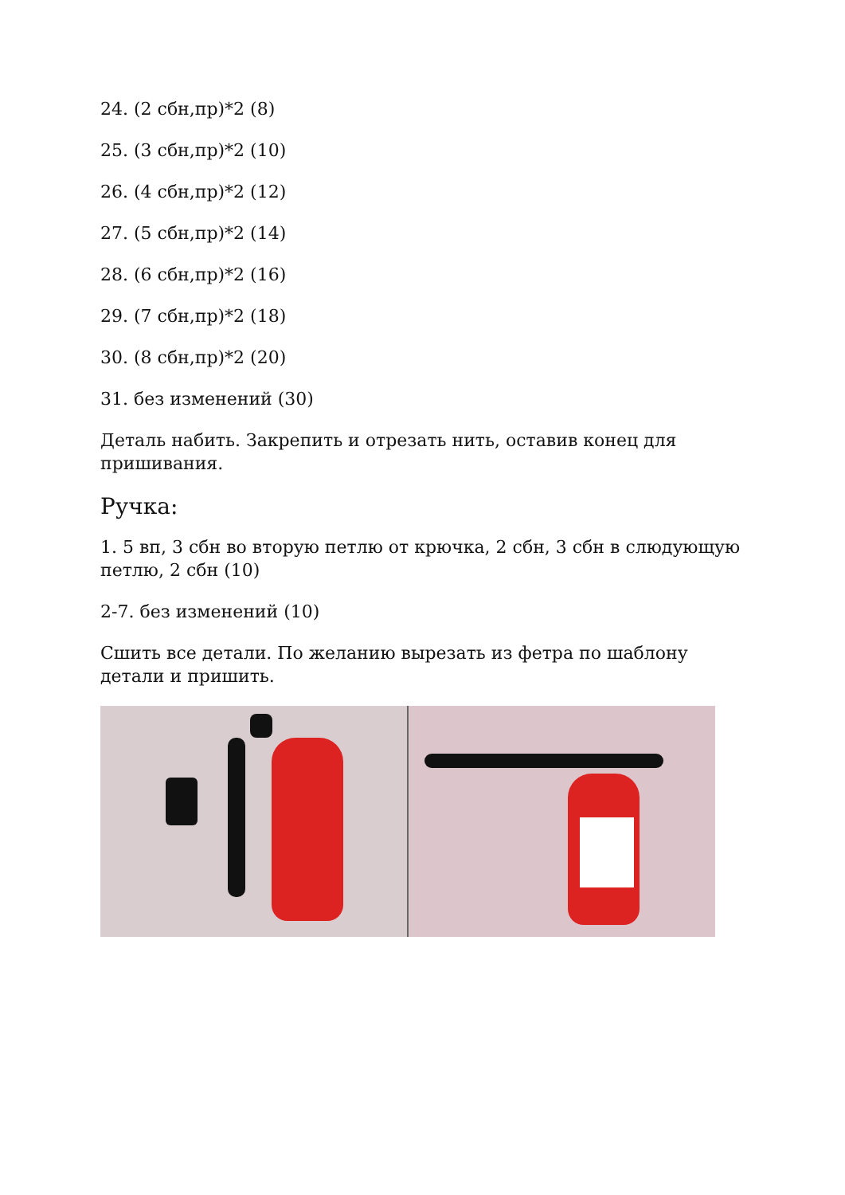24. (2 сбн,пр)*2 (8)
25. (3 сбн,пр)*2 (10)
26. (4 сбн,пр)*2 (12)
27. (5 сбн,пр)*2 (14)
28. (6 сбн,пр)*2 (16)
29. (7 сбн,пр)*2 (18)
30. (8 сбн,пр)*2 (20)
31. без изменений (30)
Деталь набить. Закрепить и отрезать нить, оставив конец для пришивания.
Ручка:
1. 5 вп, 3 сбн во вторую петлю от крючка, 2 сбн, 3 сбн в слюдующую петлю, 2 сбн (10)
2-7. без изменений (10)
Сшить все детали. По желанию вырезать из фетра по шаблону детали и пришить.